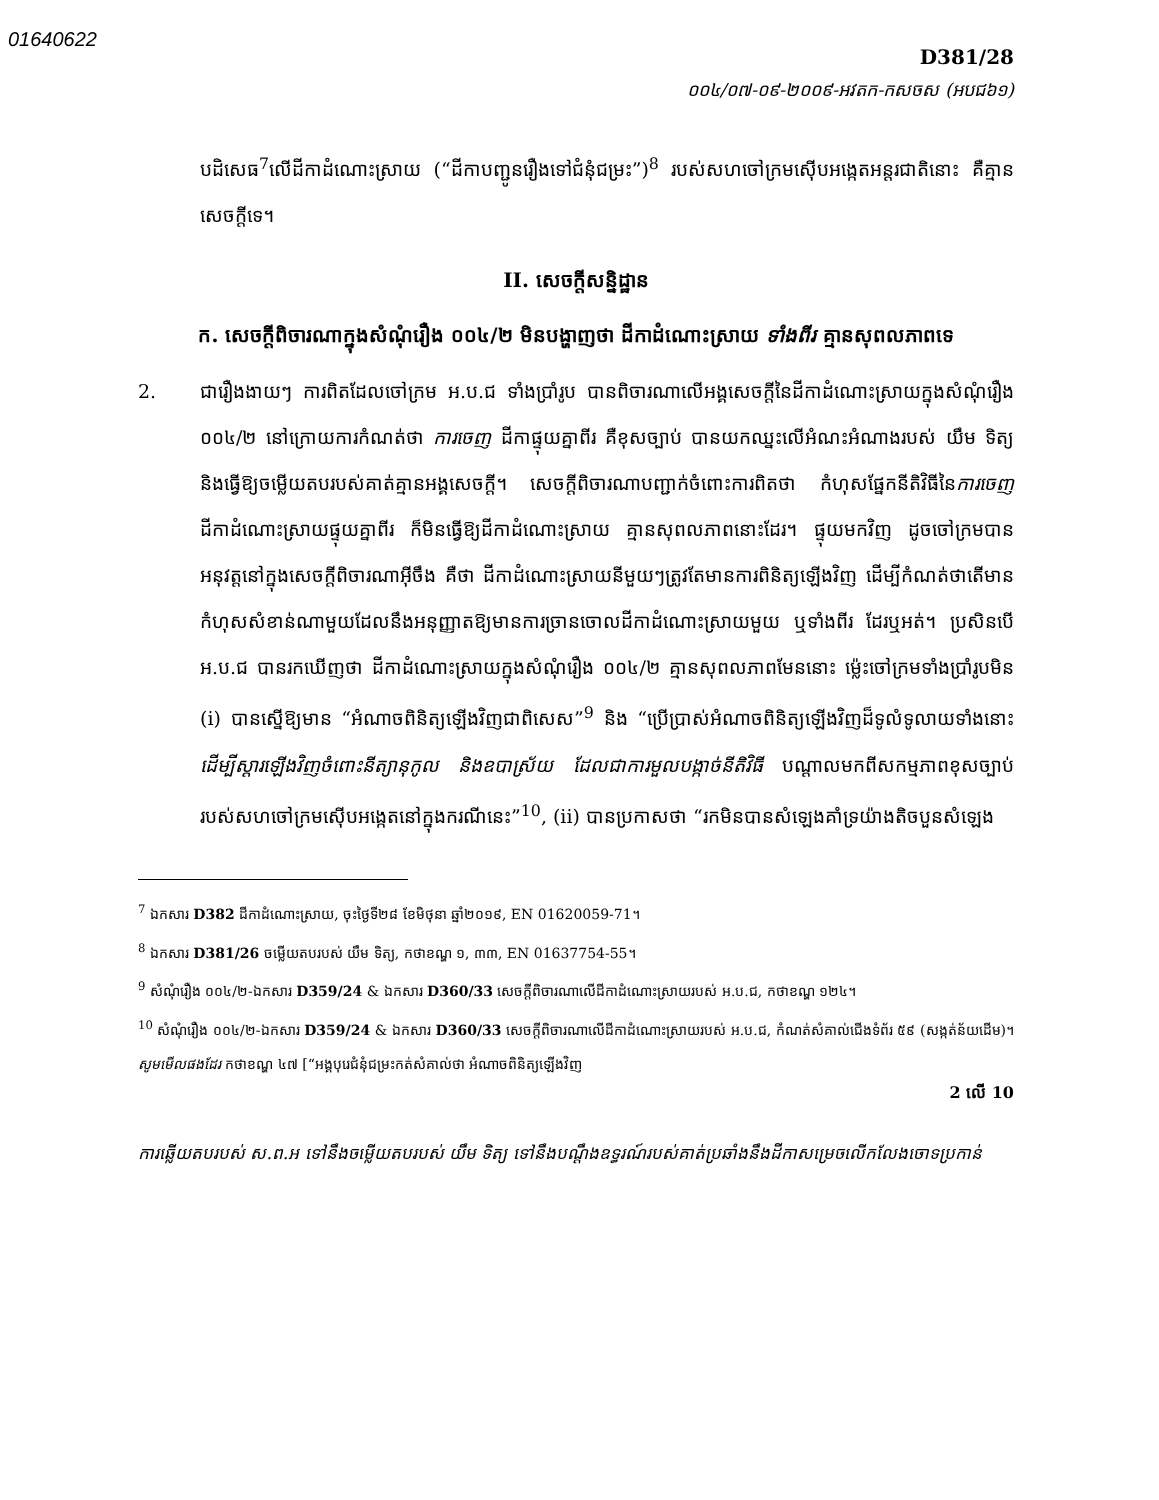01640622
D381/28
០០៤/០៧-០៩-២០០៩-អវតក-កសចស (អបជ៦១)
បដិសេធ<sup>7</sup>លើដីកាដំណោះស្រាយ (“ដីកាបញ្ជូនរឿងទៅជំនុំជម្រះ”)<sup>8</sup> របស់សហចៅក្រមស៊ើបអង្កេតអន្តរជាតិនោះ គឺគ្មានសេចក្តីទេ។
II. សេចក្តីសន្និដ្ឋាន
ក. សេចក្តីពិចារណាក្នុងសំណុំរឿង ០០៤/២ មិនបង្ហាញថា ដីកាដំណោះស្រាយ ទាំងពីរ គ្មានសុពលភាពទេ
2. ជារឿងងាយៗ ការពិតដែលចៅក្រម អ.ប.ជ ទាំងប្រាំរូប បានពិចារណាលើអង្គសេចក្តីនៃដីកាដំណោះស្រាយក្នុងសំណុំរឿង ០០៤/២ នៅក្រោយការកំណត់ថា ការចេញ ដីកាផ្ទុយគ្នាពីរ គឺខុសច្បាប់ បានយកឈ្នះលើអំណះអំណាងរបស់ យឹម ទិត្យ និងធ្វើឱ្យចម្លើយតបរបស់គាត់គ្មានអង្គសេចក្តី។ សេចក្តីពិចារណាបញ្ជាក់ចំពោះការពិតថា កំហុសផ្នែកនីតិវិធីនៃការចេញ ដីកាដំណោះស្រាយផ្ទុយគ្នាពីរ ក៏មិនធ្វើឱ្យដីកាដំណោះស្រាយ គ្មានសុពលភាពនោះដែរ។ ផ្ទុយមកវិញ ដូចចៅក្រមបានអនុវត្តនៅក្នុងសេចក្តីពិចារណាអ៊ីចឹង គឺថា ដីកាដំណោះស្រាយនីមួយៗត្រូវតែមានការពិនិត្យឡើងវិញ ដើម្បីកំណត់ថាតើមានកំហុសសំខាន់ណាមួយដែលនឹងអនុញ្ញាតឱ្យមានការច្រានចោលដីកាដំណោះស្រាយមួយ ឬទាំងពីរ ដែរឬអត់។ ប្រសិនបើ អ.ប.ជ បានរកឃើញថា ដីកាដំណោះស្រាយក្នុងសំណុំរឿង ០០៤/២ គ្មានសុពលភាពមែននោះ ម្ល៉េះចៅក្រមទាំងប្រាំរូបមិន (i) បានស្នើឱ្យមាន “អំណាចពិនិត្យឡើងវិញជាពិសេស”<sup>9</sup> និង “ប្រើប្រាស់អំណាចពិនិត្យឡើងវិញដ៏ទូលំទូលាយទាំងនោះ ដើម្បីស្តារឡើងវិញចំពោះនីត្យានុកូល និងឧបាស្រ័យ ដែលជាការមួលបង្កាច់នីតិវិធី បណ្តាលមកពីសកម្មភាពខុសច្បាប់របស់សហចៅក្រមស៊ើបអង្កេតនៅក្នុងករណីនេះ”<sup>10</sup>, (ii) បានប្រកាសថា “រកមិនបានសំឡេងគាំទ្រយ៉ាងតិចបួនសំឡេង
<sup>7</sup> ឯកសារ D382 ដីកាដំណោះស្រាយ, ចុះថ្ងៃទី២៨ ខែមិថុនា ឆ្នាំ២០១៩, EN 01620059-71។
<sup>8</sup> ឯកសារ D381/26 ចម្លើយតបរបស់ យឹម ទិត្យ, កថាខណ្ឌ ១, ៣៣, EN 01637754-55។
<sup>9</sup> សំណុំរឿង ០០៤/២-ឯកសារ D359/24 & ឯកសារ D360/33 សេចក្តីពិចារណាលើដីកាដំណោះស្រាយរបស់ អ.ប.ជ, កថាខណ្ឌ ១២៤។
<sup>10</sup> សំណុំរឿង ០០៤/២-ឯកសារ D359/24 & ឯកសារ D360/33 សេចក្តីពិចារណាលើដីកាដំណោះស្រាយរបស់ អ.ប.ជ, កំណត់សំគាល់ជើងទំព័រ ៥៩ (សង្កត់ន័យដើម)។ សូមមើលផងដែរ កថាខណ្ឌ ៤៧ [“អង្គបុរេជំនុំជម្រះកត់សំគាល់ថា អំណាចពិនិត្យឡើងវិញ
2 លើ 10
ការឆ្លើយតបរបស់ ស.ព.អ ទៅនឹងចម្លើយតបរបស់ យឹម ទិត្យ ទៅនឹងបណ្តឹងឧទ្ធរណ៍របស់គាត់ប្រឆាំងនឹងដីកាសម្រេចលើកលែងចោទប្រកាន់